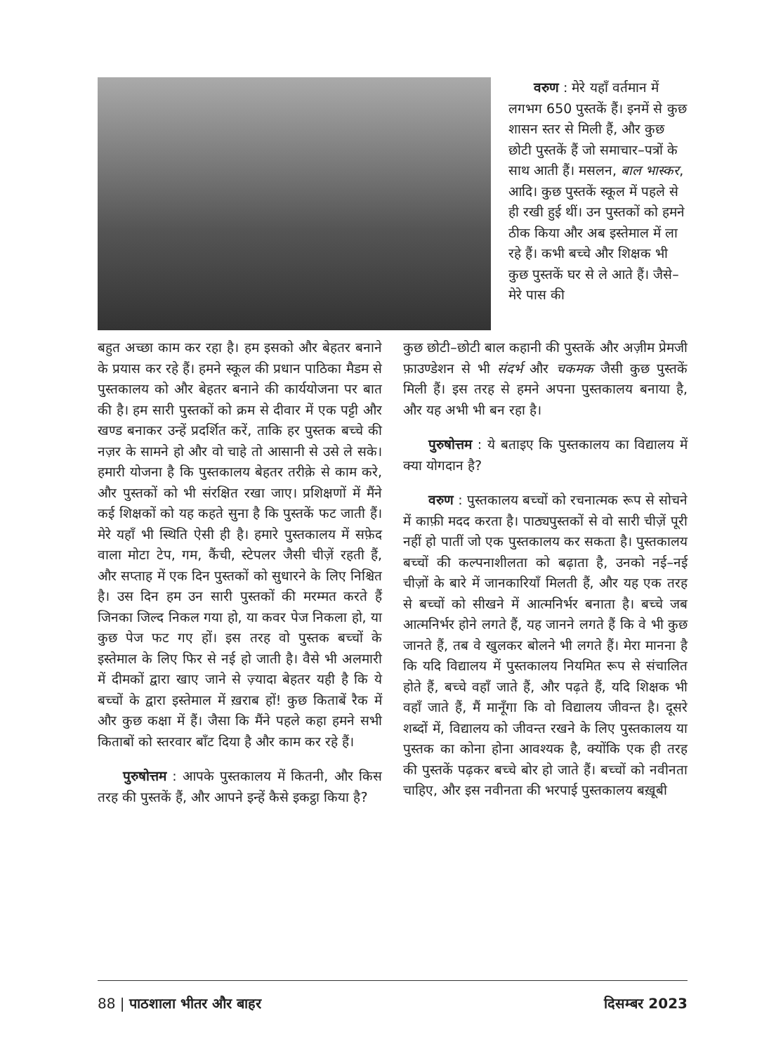वरुण : मेरे यहाँ वर्तमान में लगभग 650 पुस्तकें हैं। इनमें से कुछ शासन स्तर से मिली हैं, और कुछ छोटी पुस्तकें हैं जो समाचार–पत्रों के साथ आती हैं। मसलन, बाल भास्कर, आदि। कुछ पुस्तकें स्कूल में पहले से ही रखी हुई थीं। उन पुस्तकों को हमने ठीक किया और अब इस्तेमाल में ला रहे हैं। कभी बच्चे और शिक्षक भी कुछ पुस्तकें घर से ले आते हैं। जैसे– मेरे पास की
बहुत अच्छा काम कर रहा है। हम इसको और बेहतर बनाने के प्रयास कर रहे हैं। हमने स्कूल की प्रधान पाठिका मैडम से पुस्तकालय को और बेहतर बनाने की कार्ययोजना पर बात की है। हम सारी पुस्तकों को क्रम से दीवार में एक पट्टी और खण्ड बनाकर उन्हें प्रदर्शित करें, ताकि हर पुस्तक बच्चे की नज़र के सामने हो और वो चाहे तो आसानी से उसे ले सके। हमारी योजना है कि पुस्तकालय बेहतर तरीक़े से काम करे, और पुस्तकों को भी संरक्षित रखा जाए। प्रशिक्षणों में मैंने कई शिक्षकों को यह कहते सुना है कि पुस्तकें फट जाती हैं। मेरे यहाँ भी स्थिति ऐसी ही है। हमारे पुस्तकालय में सफ़ेद वाला मोटा टेप, गम, कैंची, स्टेपलर जैसी चीज़ें रहती हैं, और सप्ताह में एक दिन पुस्तकों को सुधारने के लिए निश्चित है। उस दिन हम उन सारी पुस्तकों की मरम्मत करते हैं जिनका जिल्द निकल गया हो, या कवर पेज निकला हो, या कुछ पेज फट गए हों। इस तरह वो पुस्तक बच्चों के इस्तेमाल के लिए फिर से नई हो जाती है। वैसे भी अलमारी में दीमकों द्वारा खाए जाने से ज़्यादा बेहतर यही है कि ये बच्चों के द्वारा इस्तेमाल में ख़राब हों! कुछ किताबें रैक में और कुछ कक्षा में हैं। जैसा कि मैंने पहले कहा हमने सभी किताबों को स्तरवार बाँट दिया है और काम कर रहे हैं।
पुरुषोत्तम : आपके पुस्तकालय में कितनी, और किस तरह की पुस्तकें हैं, और आपने इन्हें कैसे इकट्ठा किया है?
कुछ छोटी–छोटी बाल कहानी की पुस्तकें और अज़ीम प्रेमजी फ़ाउण्डेशन से भी संदर्भ और चकमक जैसी कुछ पुस्तकें मिली हैं। इस तरह से हमने अपना पुस्तकालय बनाया है, और यह अभी भी बन रहा है।
पुरुषोत्तम : ये बताइए कि पुस्तकालय का विद्यालय में क्या योगदान है?
वरुण : पुस्तकालय बच्चों को रचनात्मक रूप से सोचने में काफ़ी मदद करता है। पाठ्यपुस्तकों से वो सारी चीज़ें पूरी नहीं हो पातीं जो एक पुस्तकालय कर सकता है। पुस्तकालय बच्चों की कल्पनाशीलता को बढ़ाता है, उनको नई–नई चीज़ों के बारे में जानकारियाँ मिलती हैं, और यह एक तरह से बच्चों को सीखने में आत्मनिर्भर बनाता है। बच्चे जब आत्मनिर्भर होने लगते हैं, यह जानने लगते हैं कि वे भी कुछ जानते हैं, तब वे खुलकर बोलने भी लगते हैं। मेरा मानना है कि यदि विद्यालय में पुस्तकालय नियमित रूप से संचालित होते हैं, बच्चे वहाँ जाते हैं, और पढ़ते हैं, यदि शिक्षक भी वहाँ जाते हैं, मैं मानूँगा कि वो विद्यालय जीवन्त है। दूसरे शब्दों में, विद्यालय को जीवन्त रखने के लिए पुस्तकालय या पुस्तक का कोना होना आवश्यक है, क्योंकि एक ही तरह की पुस्तकें पढ़कर बच्चे बोर हो जाते हैं। बच्चों को नवीनता चाहिए, और इस नवीनता की भरपाई पुस्तकालय बख़ूबी
88 | पाठशाला भीतर और बाहर दिसम्बर 2023